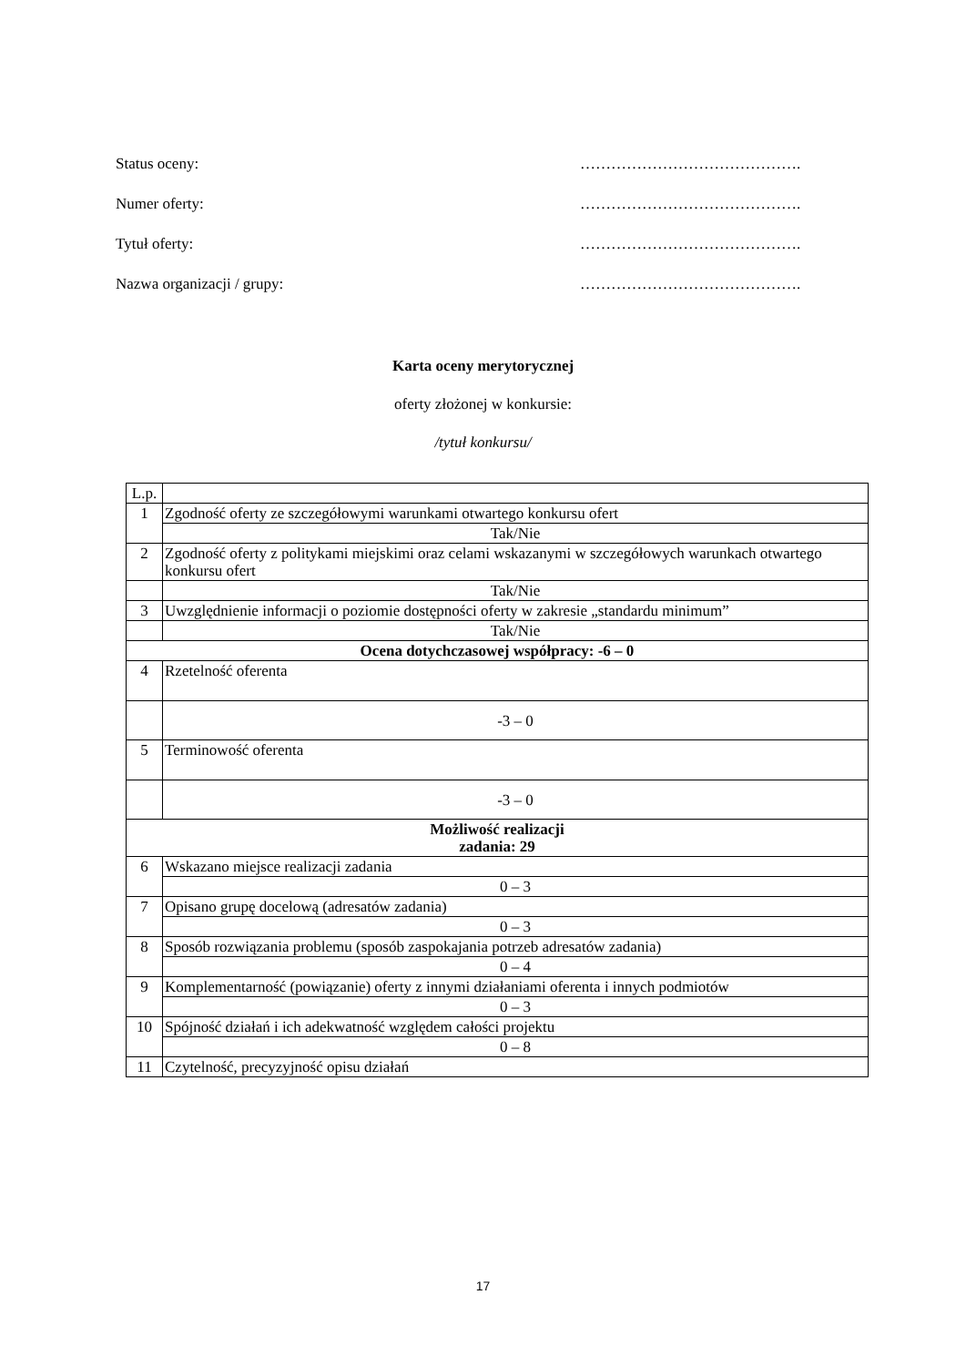Status oceny: …………………………………….
Numer oferty: …………………………………….
Tytuł oferty: …………………………………….
Nazwa organizacji / grupy: …………………………………….
Karta oceny merytorycznej
oferty złożonej w konkursie:
/tytuł konkursu/
| L.p. | |
| 1 | Zgodność oferty ze szczegółowymi warunkami otwartego konkursu ofert |
| | Tak/Nie |
| 2 | Zgodność oferty z politykami miejskimi oraz celami wskazanymi w szczegółowych warunkach otwartego konkursu ofert |
| | Tak/Nie |
| 3 | Uwzględnienie informacji o poziomie dostępności oferty w zakresie „standardu minimum” |
| | Tak/Nie |
| Ocena dotychczasowej współpracy: -6 – 0 | |
| 4 | Rzetelność oferenta |
| | -3 – 0 |
| 5 | Terminowość oferenta |
| | -3 – 0 |
| Możliwość realizacji zadania: 29 | |
| 6 | Wskazano miejsce realizacji zadania |
| | 0 – 3 |
| 7 | Opisano grupę docelową (adresatów zadania) |
| | 0 – 3 |
| 8 | Sposób rozwiązania problemu (sposób zaspokajania potrzeb adresatów zadania) |
| | 0 – 4 |
| 9 | Komplementarność (powiązanie) oferty z innymi działaniami oferenta i innych podmiotów |
| | 0 – 3 |
| 10 | Spójność działań i ich adekwatność względem całości projektu |
| | 0 – 8 |
| 11 | Czytelność, precyzyjność opisu działań |
17